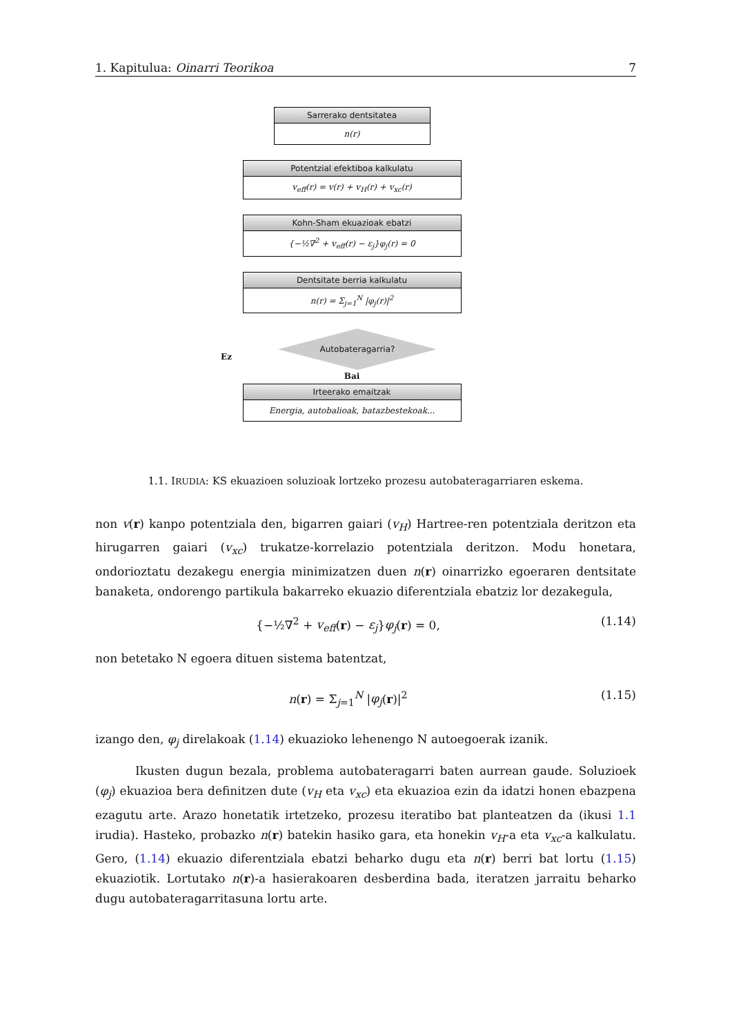1. Kapitulua: Oinarri Teorikoa 7
Sarrerako dentsitatea
n(r)
Potentzial efektiboa kalkulatu
v<sub>eff</sub>(r) = v(r) + v<sub>H</sub>(r) + v<sub>xc</sub>(r)
Kohn-Sham ekuazioak ebatzi
{−½∇<sup>2</sup> + v<sub>eff</sub>(r) − ε<sub>j</sub>}φ<sub>j</sub>(r) = 0
Dentsitate berria kalkulatu
n(r) = Σ<sub>j=1</sub><sup>N</sup> |φ<sub>j</sub>(r)|<sup>2</sup>
Ez
Autobateragarria?
Bai
Irteerako emaitzak
Energia, autobalioak, batazbestekoak...
1.1. IRUDIA: KS ekuazioen soluzioak lortzeko prozesu autobateragarriaren eskema.
non v(r) kanpo potentziala den, bigarren gaiari (v<sub>H</sub>) Hartree-ren potentziala deritzon eta hirugarren gaiari (v<sub>xc</sub>) trukatze-korrelazio potentziala deritzon. Modu honetara, ondorioztatu dezakegu energia minimizatzen duen n(r) oinarrizko egoeraren dentsitate banaketa, ondorengo partikula bakarreko ekuazio diferentziala ebatziz lor dezakegula,
{−½∇<sup>2</sup> + v<sub>eff</sub>(r) − ε<sub>j</sub>}φ<sub>j</sub>(r) = 0, (1.14)
non betetako N egoera dituen sistema batentzat,
n(r) = Σ<sub>j=1</sub><sup>N</sup> |φ<sub>j</sub>(r)|<sup>2</sup> (1.15)
izango den, φ<sub>j</sub> direlakoak (1.14) ekuazioko lehenengo N autoegoerak izanik.
Ikusten dugun bezala, problema autobateragarri baten aurrean gaude. Soluzioek (φ<sub>j</sub>) ekuazioa bera definitzen dute (v<sub>H</sub> eta v<sub>xc</sub>) eta ekuazioa ezin da idatzi honen ebazpena ezagutu arte. Arazo honetatik irtetzeko, prozesu iteratibo bat planteatzen da (ikusi 1.1 irudia). Hasteko, probazko n(r) batekin hasiko gara, eta honekin v<sub>H</sub>-a eta v<sub>xc</sub>-a kalkulatu. Gero, (1.14) ekuazio diferentziala ebatzi beharko dugu eta n(r) berri bat lortu (1.15) ekuaziotik. Lortutako n(r)-a hasierakoaren desberdina bada, iteratzen jarraitu beharko dugu autobateragarritasuna lortu arte.